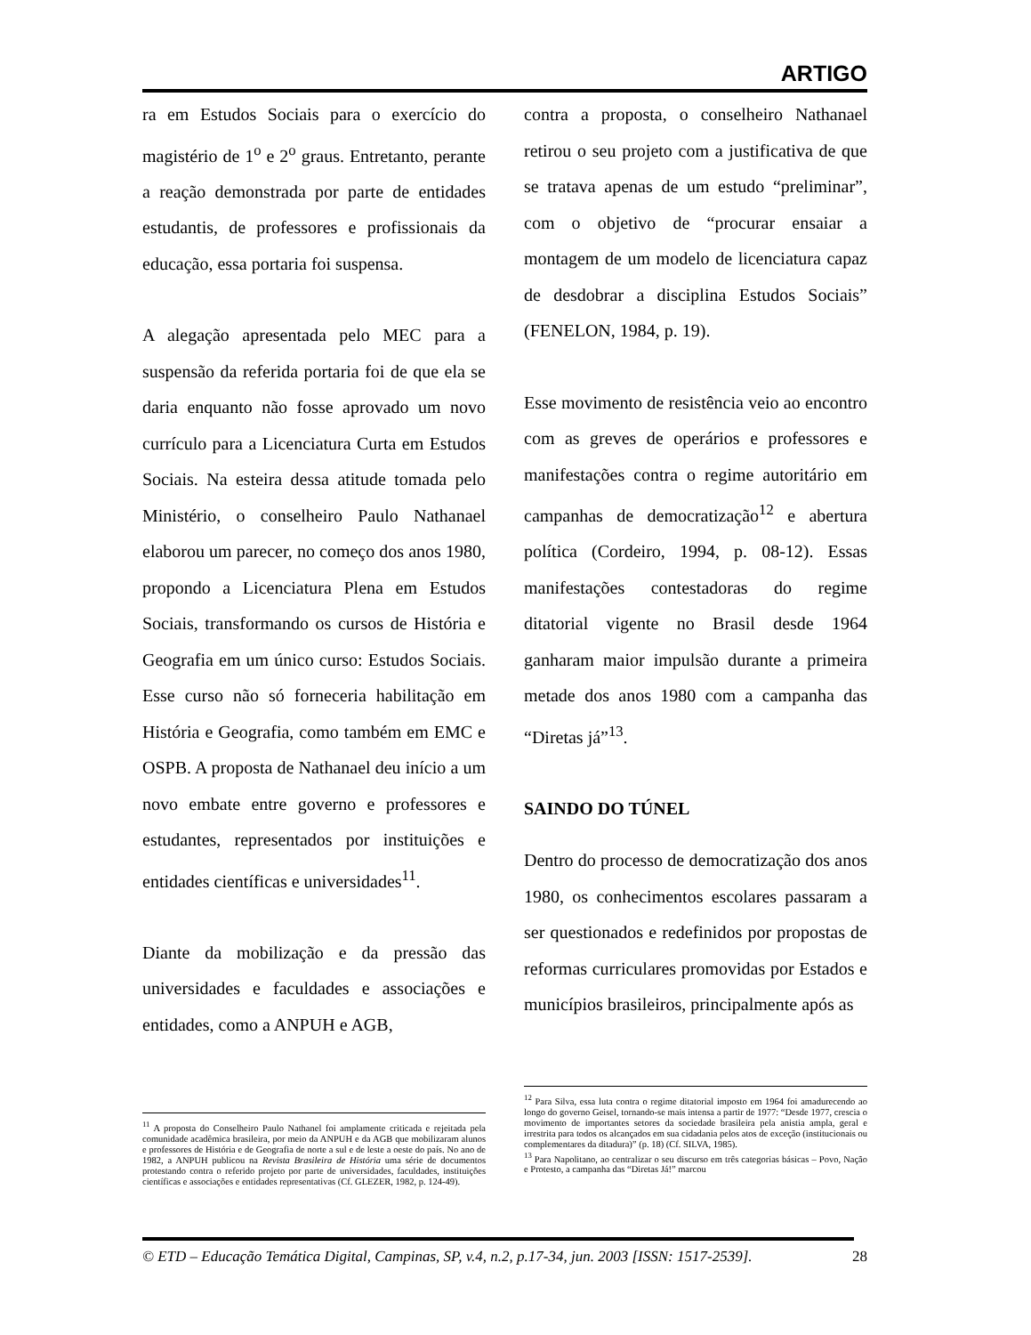ARTIGO
ra em Estudos Sociais para o exercício do magistério de 1<sup>o</sup> e 2<sup>o</sup> graus. Entretanto, perante a reação demonstrada por parte de entidades estudantis, de professores e profissionais da educação, essa portaria foi suspensa.
A alegação apresentada pelo MEC para a suspensão da referida portaria foi de que ela se daria enquanto não fosse aprovado um novo currículo para a Licenciatura Curta em Estudos Sociais. Na esteira dessa atitude tomada pelo Ministério, o conselheiro Paulo Nathanael elaborou um parecer, no começo dos anos 1980, propondo a Licenciatura Plena em Estudos Sociais, transformando os cursos de História e Geografia em um único curso: Estudos Sociais. Esse curso não só forneceria habilitação em História e Geografia, como também em EMC e OSPB. A proposta de Nathanael deu início a um novo embate entre governo e professores e estudantes, representados por instituições e entidades científicas e universidades<sup>11</sup>.
Diante da mobilização e da pressão das universidades e faculdades e associações e entidades, como a ANPUH e AGB,
contra a proposta, o conselheiro Nathanael retirou o seu projeto com a justificativa de que se tratava apenas de um estudo “preliminar”, com o objetivo de “procurar ensaiar a montagem de um modelo de licenciatura capaz de desdobrar a disciplina Estudos Sociais” (FENELON, 1984, p. 19).
Esse movimento de resistência veio ao encontro com as greves de operários e professores e manifestações contra o regime autoritário em campanhas de democratização<sup>12</sup> e abertura política (Cordeiro, 1994, p. 08-12). Essas manifestações contestadoras do regime ditatorial vigente no Brasil desde 1964 ganharam maior impulsão durante a primeira metade dos anos 1980 com a campanha das “Diretas já”<sup>13</sup>.
SAINDO DO TÚNEL
Dentro do processo de democratização dos anos 1980, os conhecimentos escolares passaram a ser questionados e redefinidos por propostas de reformas curriculares promovidas por Estados e municípios brasileiros, principalmente após as
<sup>11</sup> A proposta do Conselheiro Paulo Nathanel foi amplamente criticada e rejeitada pela comunidade acadêmica brasileira, por meio da ANPUH e da AGB que mobilizaram alunos e professores de História e de Geografia de norte a sul e de leste a oeste do país. No ano de 1982, a ANPUH publicou na Revista Brasileira de História uma série de documentos protestando contra o referido projeto por parte de universidades, faculdades, instituições científicas e associações e entidades representativas (Cf. GLEZER, 1982, p. 124-49).
<sup>12</sup> Para Silva, essa luta contra o regime ditatorial imposto em 1964 foi amadurecendo ao longo do governo Geisel, tornando-se mais intensa a partir de 1977: “Desde 1977, crescia o movimento de importantes setores da sociedade brasileira pela anistia ampla, geral e irrestrita para todos os alcançados em sua cidadania pelos atos de exceção (institucionais ou complementares da ditadura)” (p. 18) (Cf. SILVA, 1985).
<sup>13</sup> Para Napolitano, ao centralizar o seu discurso em três categorias básicas – Povo, Nação e Protesto, a campanha das “Diretas Já!” marcou
© ETD – Educação Temática Digital, Campinas, SP, v.4, n.2, p.17-34, jun. 2003 [ISSN: 1517-2539]. 28